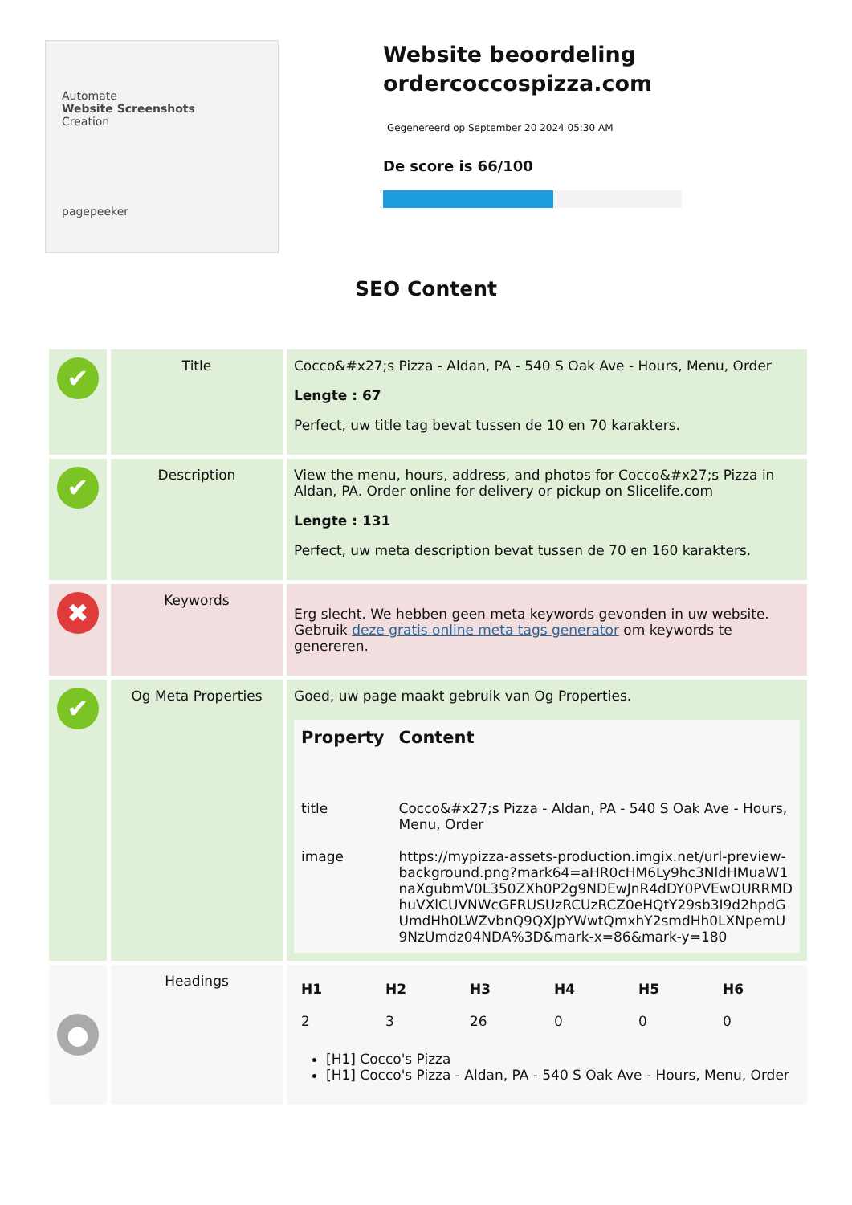Automate
Website Screenshots
Creation
pagepeeker
Website beoordeling ordercoccospizza.com
Gegenereerd op September 20 2024 05:30 AM
De score is 66/100
SEO Content
| ✔ | Title | Cocco&#x27;s Pizza - Aldan, PA - 540 S Oak Ave - Hours, Menu, Order Lengte : 67 Perfect, uw title tag bevat tussen de 10 en 70 karakters. |
| ✔ | Description | View the menu, hours, address, and photos for Cocco&#x27;s Pizza in Aldan, PA. Order online for delivery or pickup on Slicelife.com Lengte : 131 Perfect, uw meta description bevat tussen de 70 en 160 karakters. |
| ✖ | Keywords | Erg slecht. We hebben geen meta keywords gevonden in uw website. Gebruik deze gratis online meta tags generator om keywords te genereren. |
| ✔ | Og Meta Properties | Goed, uw page maakt gebruik van Og Properties. / Property / Content / / --- / --- / / title / Cocco&#x27;s Pizza - Aldan, PA - 540 S Oak Ave - Hours, Menu, Order / / image / https://mypizza-assets-production.imgix.net/url-preview-background.png?mark64=aHR0cHM6Ly9hc3NldHMuaW1naXgubmV0L350ZXh0P2g9NDEwJnR4dDY0PVEwOURRMDhuVXlCUVNWcGFRUSUzRCUzRCZ0eHQtY29sb3I9d2hpdGUmdHh0LWZvbnQ9QXJpYWwtQmxhY2smdHh0LXNpemU9NzUmdz04NDA%3D&mark-x=86&mark-y=180 / |
| ● | Headings | / H1 / H2 / H3 / H4 / H5 / H6 / / --- / --- / --- / --- / --- / --- / / 2 / 3 / 26 / 0 / 0 / 0 / [H1] Cocco's Pizza [H1] Cocco's Pizza - Aldan, PA - 540 S Oak Ave - Hours, Menu, Order |